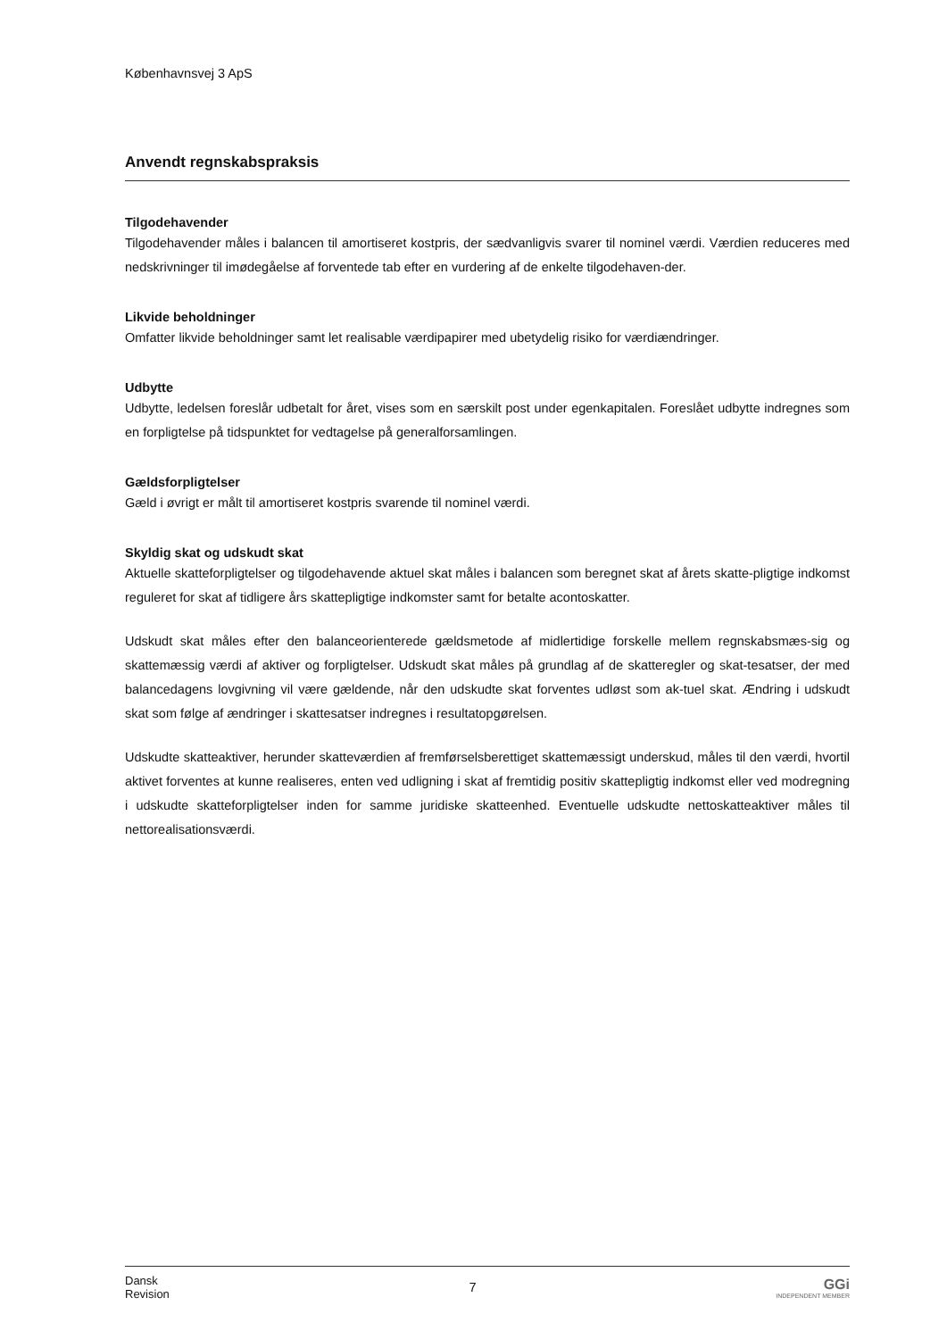Københavnsvej 3 ApS
Anvendt regnskabspraksis
Tilgodehavender
Tilgodehavender måles i balancen til amortiseret kostpris, der sædvanligvis svarer til nominel værdi. Værdien reduceres med nedskrivninger til imødegåelse af forventede tab efter en vurdering af de enkelte tilgodehaven-der.
Likvide beholdninger
Omfatter likvide beholdninger samt let realisable værdipapirer med ubetydelig risiko for værdiændringer.
Udbytte
Udbytte, ledelsen foreslår udbetalt for året, vises som en særskilt post under egenkapitalen. Foreslået udbytte indregnes som en forpligtelse på tidspunktet for vedtagelse på generalforsamlingen.
Gældsforpligtelser
Gæld i øvrigt er målt til amortiseret kostpris svarende til nominel værdi.
Skyldig skat og udskudt skat
Aktuelle skatteforpligtelser og tilgodehavende aktuel skat måles i balancen som beregnet skat af årets skatte-pligtige indkomst reguleret for skat af tidligere års skattepligtige indkomster samt for betalte acontoskatter.
Udskudt skat måles efter den balanceorienterede gældsmetode af midlertidige forskelle mellem regnskabsmæs-sig og skattemæssig værdi af aktiver og forpligtelser. Udskudt skat måles på grundlag af de skatteregler og skat-tesatser, der med balancedagens lovgivning vil være gældende, når den udskudte skat forventes udløst som ak-tuel skat. Ændring i udskudt skat som følge af ændringer i skattesatser indregnes i resultatopgørelsen.
Udskudte skatteaktiver, herunder skatteværdien af fremførselsberettiget skattemæssigt underskud, måles til den værdi, hvortil aktivet forventes at kunne realiseres, enten ved udligning i skat af fremtidig positiv skattepligtig indkomst eller ved modregning i udskudte skatteforpligtelser inden for samme juridiske skatteenhed. Eventuelle udskudte nettoskatteaktiver måles til nettorealisationsværdi.
Dansk
Revision
7 GGi
INDEPENDENT MEMBER